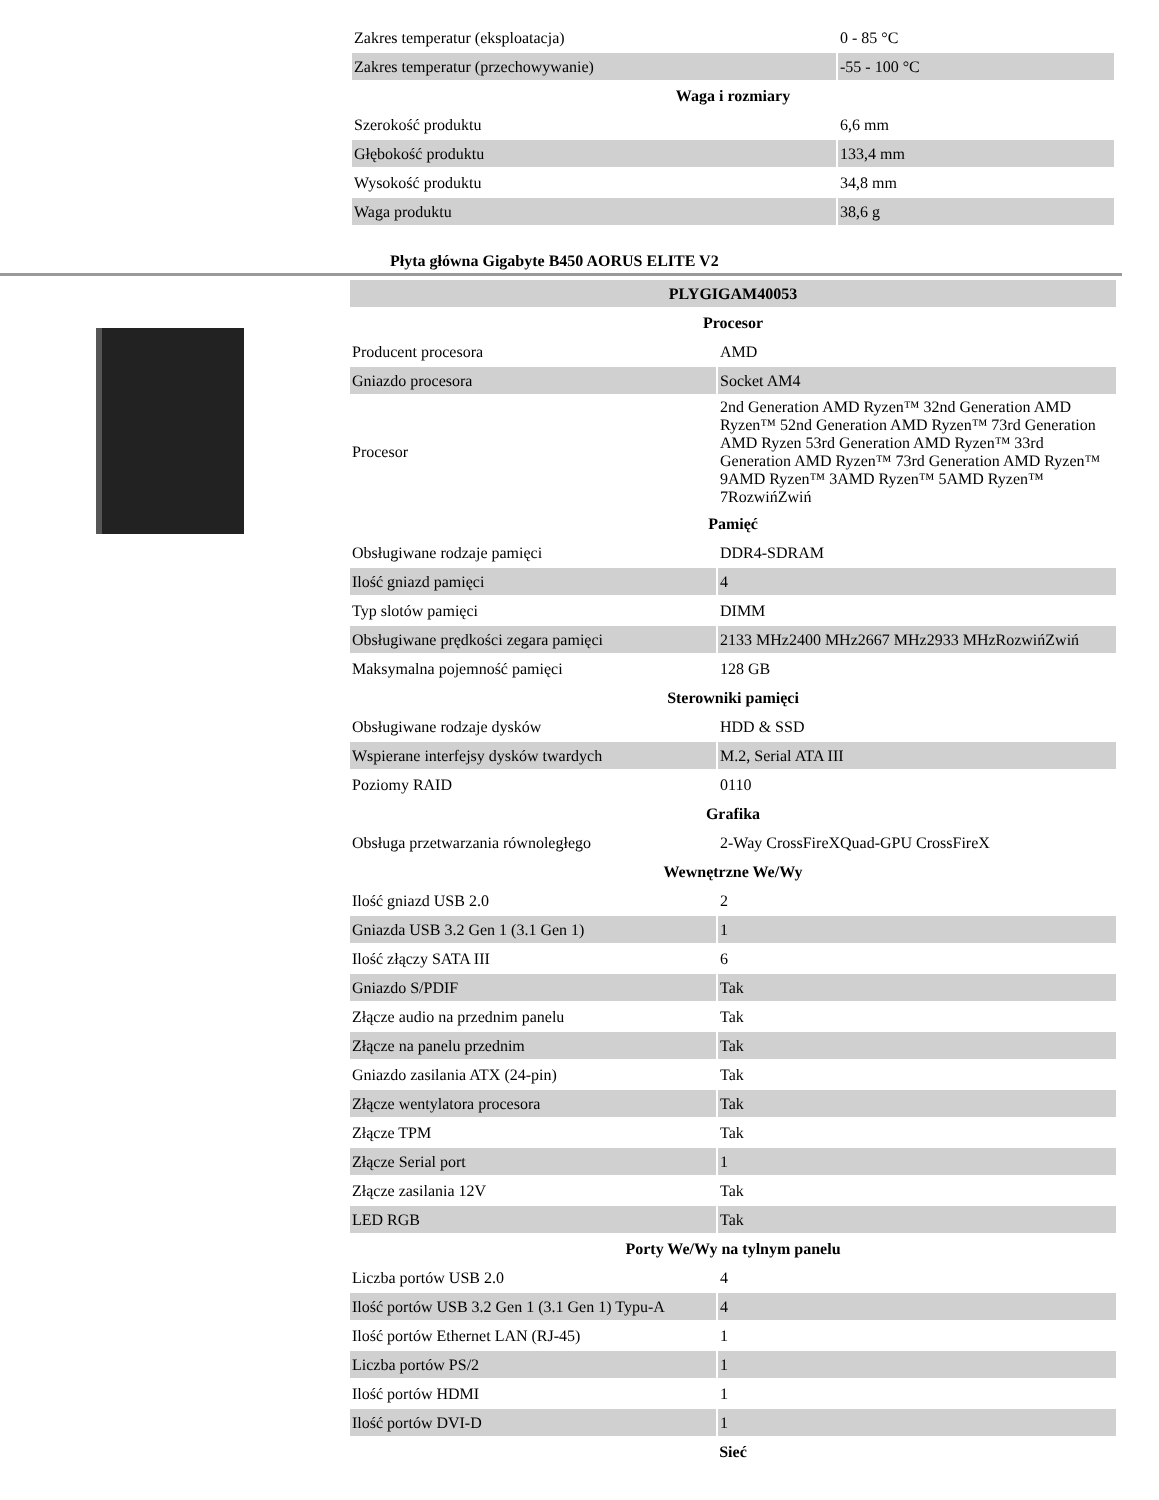| Zakres temperatur (eksploatacja) | 0 - 85 °C |
| Zakres temperatur (przechowywanie) | -55 - 100 °C |
| Waga i rozmiary | |
| Szerokość produktu | 6,6 mm |
| Głębokość produktu | 133,4 mm |
| Wysokość produktu | 34,8 mm |
| Waga produktu | 38,6 g |
Płyta główna Gigabyte B450 AORUS ELITE V2
| PLYGIGAM40053 | |
| Procesor | |
| Producent procesora | AMD |
| Gniazdo procesora | Socket AM4 |
| Procesor | 2nd Generation AMD Ryzen™ 32nd Generation AMD Ryzen™ 52nd Generation AMD Ryzen™ 73rd Generation AMD Ryzen 53rd Generation AMD Ryzen™ 33rd Generation AMD Ryzen™ 73rd Generation AMD Ryzen™ 9AMD Ryzen™ 3AMD Ryzen™ 5AMD Ryzen™ 7RozwińZwiń |
| Pamięć | |
| Obsługiwane rodzaje pamięci | DDR4-SDRAM |
| Ilość gniazd pamięci | 4 |
| Typ slotów pamięci | DIMM |
| Obsługiwane prędkości zegara pamięci | 2133 MHz2400 MHz2667 MHz2933 MHzRozwińZwiń |
| Maksymalna pojemność pamięci | 128 GB |
| Sterowniki pamięci | |
| Obsługiwane rodzaje dysków | HDD & SSD |
| Wspierane interfejsy dysków twardych | M.2, Serial ATA III |
| Poziomy RAID | 0110 |
| Grafika | |
| Obsługa przetwarzania równoległego | 2-Way CrossFireXQuad-GPU CrossFireX |
| Wewnętrzne We/Wy | |
| Ilość gniazd USB 2.0 | 2 |
| Gniazda USB 3.2 Gen 1 (3.1 Gen 1) | 1 |
| Ilość złączy SATA III | 6 |
| Gniazdo S/PDIF | Tak |
| Złącze audio na przednim panelu | Tak |
| Złącze na panelu przednim | Tak |
| Gniazdo zasilania ATX (24-pin) | Tak |
| Złącze wentylatora procesora | Tak |
| Złącze TPM | Tak |
| Złącze Serial port | 1 |
| Złącze zasilania 12V | Tak |
| LED RGB | Tak |
| Porty We/Wy na tylnym panelu | |
| Liczba portów USB 2.0 | 4 |
| Ilość portów USB 3.2 Gen 1 (3.1 Gen 1) Typu-A | 4 |
| Ilość portów Ethernet LAN (RJ-45) | 1 |
| Liczba portów PS/2 | 1 |
| Ilość portów HDMI | 1 |
| Ilość portów DVI-D | 1 |
| Sieć | |